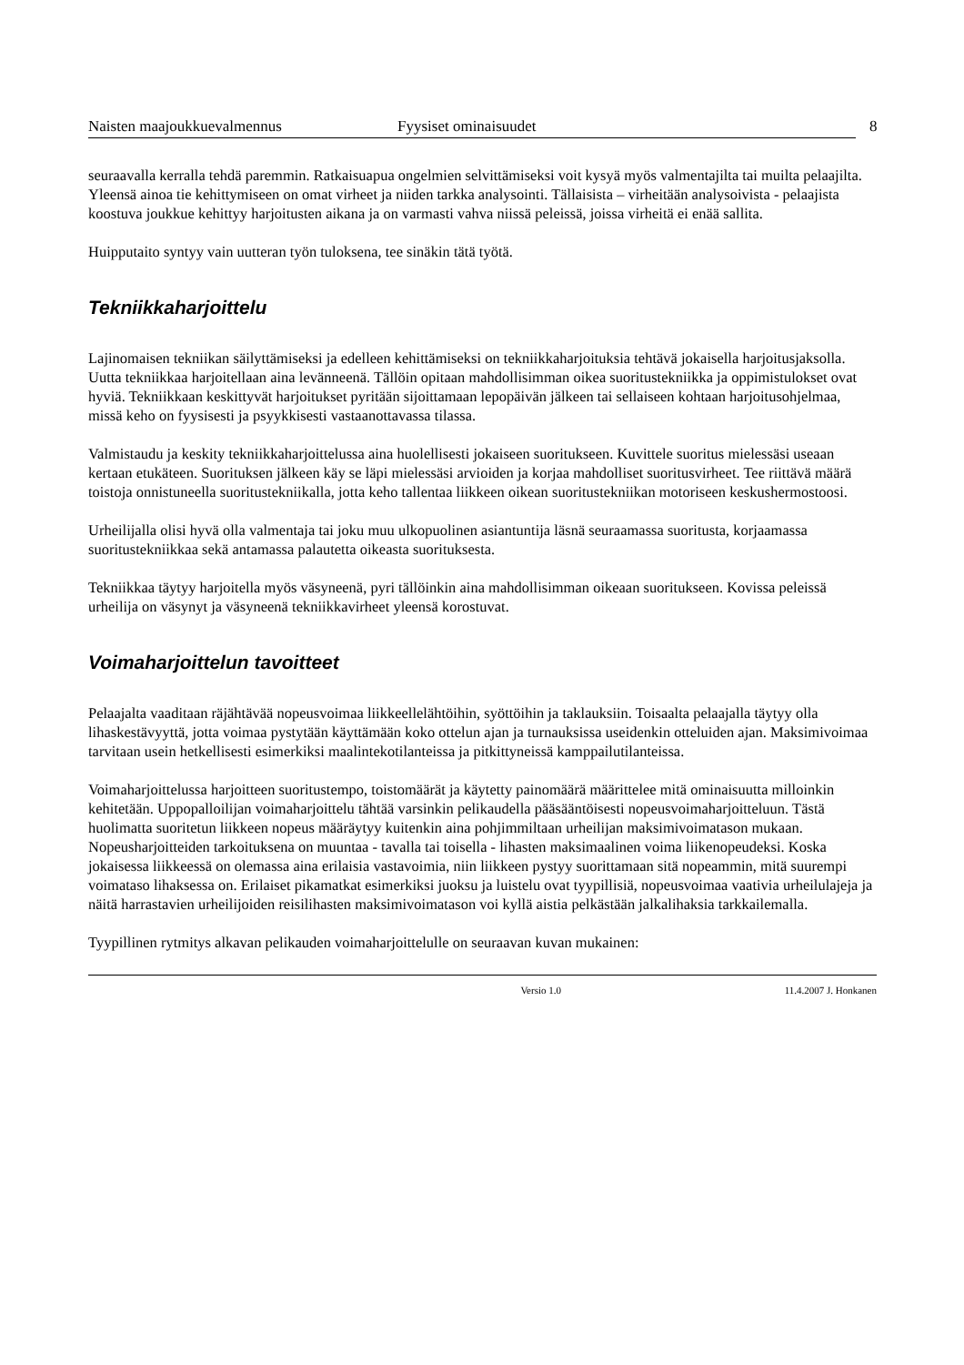Naisten maajoukkuevalmennus Fyysiset ominaisuudet
8
seuraavalla kerralla tehdä paremmin. Ratkaisuapua ongelmien selvittämiseksi voit kysyä myös valmentajilta tai muilta pelaajilta. Yleensä ainoa tie kehittymiseen on omat virheet ja niiden tarkka analysointi. Tällaisista – virheitään analysoivista - pelaajista koostuva joukkue kehittyy harjoitusten aikana ja on varmasti vahva niissä peleissä, joissa virheitä ei enää sallita.
Huipputaito syntyy vain uutteran työn tuloksena, tee sinäkin tätä työtä.
Tekniikkaharjoittelu
Lajinomaisen tekniikan säilyttämiseksi ja edelleen kehittämiseksi on tekniikkaharjoituksia tehtävä jokaisella harjoitusjaksolla. Uutta tekniikkaa harjoitellaan aina levänneenä. Tällöin opitaan mahdollisimman oikea suoritustekniikka ja oppimistulokset ovat hyviä. Tekniikkaan keskittyvät harjoitukset pyritään sijoittamaan lepopäivän jälkeen tai sellaiseen kohtaan harjoitusohjelmaa, missä keho on fyysisesti ja psyykkisesti vastaanottavassa tilassa.
Valmistaudu ja keskity tekniikkaharjoittelussa aina huolellisesti jokaiseen suoritukseen. Kuvittele suoritus mielessäsi useaan kertaan etukäteen. Suorituksen jälkeen käy se läpi mielessäsi arvioiden ja korjaa mahdolliset suoritusvirheet. Tee riittävä määrä toistoja onnistuneella suoritustekniikalla, jotta keho tallentaa liikkeen oikean suoritustekniikan motoriseen keskushermostoosi.
Urheilijalla olisi hyvä olla valmentaja tai joku muu ulkopuolinen asiantuntija läsnä seuraamassa suoritusta, korjaamassa suoritustekniikkaa sekä antamassa palautetta oikeasta suorituksesta.
Tekniikkaa täytyy harjoitella myös väsyneenä, pyri tällöinkin aina mahdollisimman oikeaan suoritukseen. Kovissa peleissä urheilija on väsynyt ja väsyneenä tekniikkavirheet yleensä korostuvat.
Voimaharjoittelun tavoitteet
Pelaajalta vaaditaan räjähtävää nopeusvoimaa liikkeellelähtöihin, syöttöihin ja taklauksiin. Toisaalta pelaajalla täytyy olla lihaskestävyyttä, jotta voimaa pystytään käyttämään koko ottelun ajan ja turnauksissa useidenkin otteluiden ajan. Maksimivoimaa tarvitaan usein hetkellisesti esimerkiksi maalintekotilanteissa ja pitkittyneissä kamppailutilanteissa.
Voimaharjoittelussa harjoitteen suoritustempo, toistomäärät ja käytetty painomäärä määrittelee mitä ominaisuutta milloinkin kehitetään. Uppopalloilijan voimaharjoittelu tähtää varsinkin pelikaudella pääsääntöisesti nopeusvoimaharjoitteluun. Tästä huolimatta suoritetun liikkeen nopeus määräytyy kuitenkin aina pohjimmiltaan urheilijan maksimivoimatason mukaan. Nopeusharjoitteiden tarkoituksena on muuntaa - tavalla tai toisella - lihasten maksimaalinen voima liikenopeudeksi. Koska jokaisessa liikkeessä on olemassa aina erilaisia vastavoimia, niin liikkeen pystyy suorittamaan sitä nopeammin, mitä suurempi voimataso lihaksessa on. Erilaiset pikamatkat esimerkiksi juoksu ja luistelu ovat tyypillisiä, nopeusvoimaa vaativia urheilulajeja ja näitä harrastavien urheilijoiden reisilihasten maksimivoimatason voi kyllä aistia pelkästään jalkalihaksia tarkkailemalla.
Tyypillinen rytmitys alkavan pelikauden voimaharjoittelulle on seuraavan kuvan mukainen:
Versio 1.0 11.4.2007 J. Honkanen